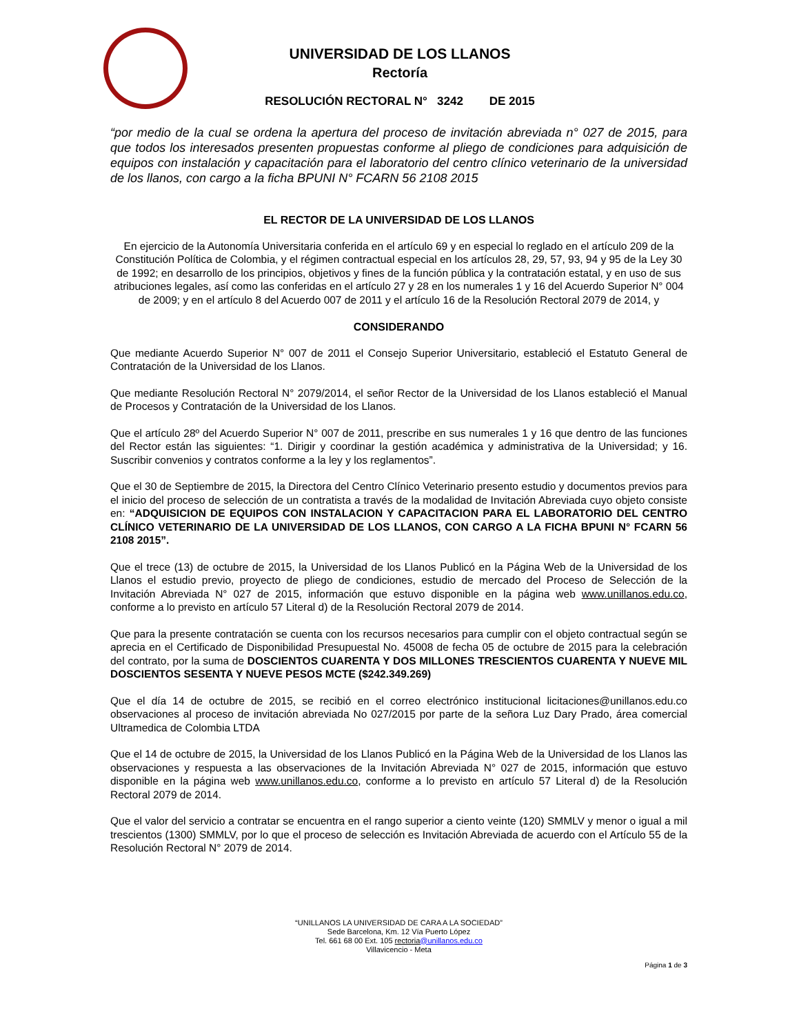UNIVERSIDAD DE LOS LLANOS
Rectoría
RESOLUCIÓN RECTORAL N° 3242 DE 2015
“por medio de la cual se ordena la apertura del proceso de invitación abreviada n° 027 de 2015, para que todos los interesados presenten propuestas conforme al pliego de condiciones para adquisición de equipos con instalación y capacitación para el laboratorio del centro clínico veterinario de la universidad de los llanos, con cargo a la ficha BPUNI N° FCARN 56 2108 2015
EL RECTOR DE LA UNIVERSIDAD DE LOS LLANOS
En ejercicio de la Autonomía Universitaria conferida en el artículo 69 y en especial lo reglado en el artículo 209 de la Constitución Política de Colombia, y el régimen contractual especial en los artículos 28, 29, 57, 93, 94 y 95 de la Ley 30 de 1992; en desarrollo de los principios, objetivos y fines de la función pública y la contratación estatal, y en uso de sus atribuciones legales, así como las conferidas en el artículo 27 y 28 en los numerales 1 y 16 del Acuerdo Superior N° 004 de 2009; y en el artículo 8 del Acuerdo 007 de 2011 y el artículo 16 de la Resolución Rectoral 2079 de 2014, y
CONSIDERANDO
Que mediante Acuerdo Superior N° 007 de 2011 el Consejo Superior Universitario, estableció el Estatuto General de Contratación de la Universidad de los Llanos.
Que mediante Resolución Rectoral N° 2079/2014, el señor Rector de la Universidad de los Llanos estableció el Manual de Procesos y Contratación de la Universidad de los Llanos.
Que el artículo 28º del Acuerdo Superior N° 007 de 2011, prescribe en sus numerales 1 y 16 que dentro de las funciones del Rector están las siguientes: “1. Dirigir y coordinar la gestión académica y administrativa de la Universidad; y 16. Suscribir convenios y contratos conforme a la ley y los reglamentos”.
Que el 30 de Septiembre de 2015, la Directora del Centro Clínico Veterinario presento estudio y documentos previos para el inicio del proceso de selección de un contratista a través de la modalidad de Invitación Abreviada cuyo objeto consiste en: “ADQUISICION DE EQUIPOS CON INSTALACION Y CAPACITACION PARA EL LABORATORIO DEL CENTRO CLÍNICO VETERINARIO DE LA UNIVERSIDAD DE LOS LLANOS, CON CARGO A LA FICHA BPUNI N° FCARN 56 2108 2015”.
Que el trece (13) de octubre de 2015, la Universidad de los Llanos Publicó en la Página Web de la Universidad de los Llanos el estudio previo, proyecto de pliego de condiciones, estudio de mercado del Proceso de Selección de la Invitación Abreviada N° 027 de 2015, información que estuvo disponible en la página web www.unillanos.edu.co, conforme a lo previsto en artículo 57 Literal d) de la Resolución Rectoral 2079 de 2014.
Que para la presente contratación se cuenta con los recursos necesarios para cumplir con el objeto contractual según se aprecia en el Certificado de Disponibilidad Presupuestal No. 45008 de fecha 05 de octubre de 2015 para la celebración del contrato, por la suma de DOSCIENTOS CUARENTA Y DOS MILLONES TRESCIENTOS CUARENTA Y NUEVE MIL DOSCIENTOS SESENTA Y NUEVE PESOS MCTE ($242.349.269)
Que el día 14 de octubre de 2015, se recibió en el correo electrónico institucional licitaciones@unillanos.edu.co observaciones al proceso de invitación abreviada No 027/2015 por parte de la señora Luz Dary Prado, área comercial Ultramedica de Colombia LTDA
Que el 14 de octubre de 2015, la Universidad de los Llanos Publicó en la Página Web de la Universidad de los Llanos las observaciones y respuesta a las observaciones de la Invitación Abreviada N° 027 de 2015, información que estuvo disponible en la página web www.unillanos.edu.co, conforme a lo previsto en artículo 57 Literal d) de la Resolución Rectoral 2079 de 2014.
Que el valor del servicio a contratar se encuentra en el rango superior a ciento veinte (120) SMMLV y menor o igual a mil trescientos (1300) SMMLV, por lo que el proceso de selección es Invitación Abreviada de acuerdo con el Artículo 55 de la Resolución Rectoral N° 2079 de 2014.
“UNILLANOS LA UNIVERSIDAD DE CARA A LA SOCIEDAD”
Sede Barcelona, Km. 12 Vía Puerto López
Tel. 661 68 00 Ext. 105 rectoria@unillanos.edu.co
Villavicencio - Meta
Página 1 de 3